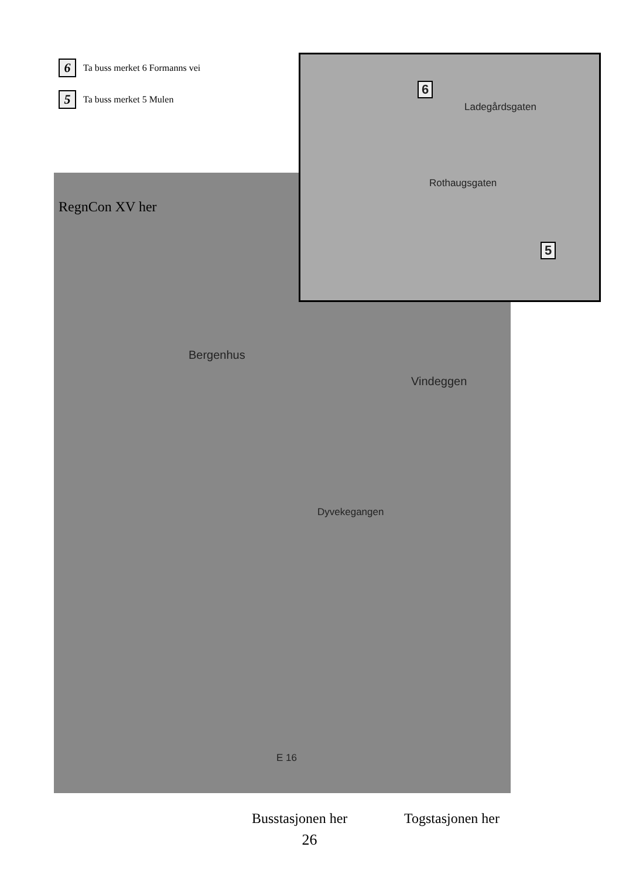6
Ta buss merket 6 Formanns vei
5
Ta buss merket 5 Mulen
Bergenhus
Vindeggen
Dyvekegangen
E 16
6
5
Ladegårdsgaten
Rothaugsgaten
RegnCon XV her
Busstasjonen her Togstasjonen her
26